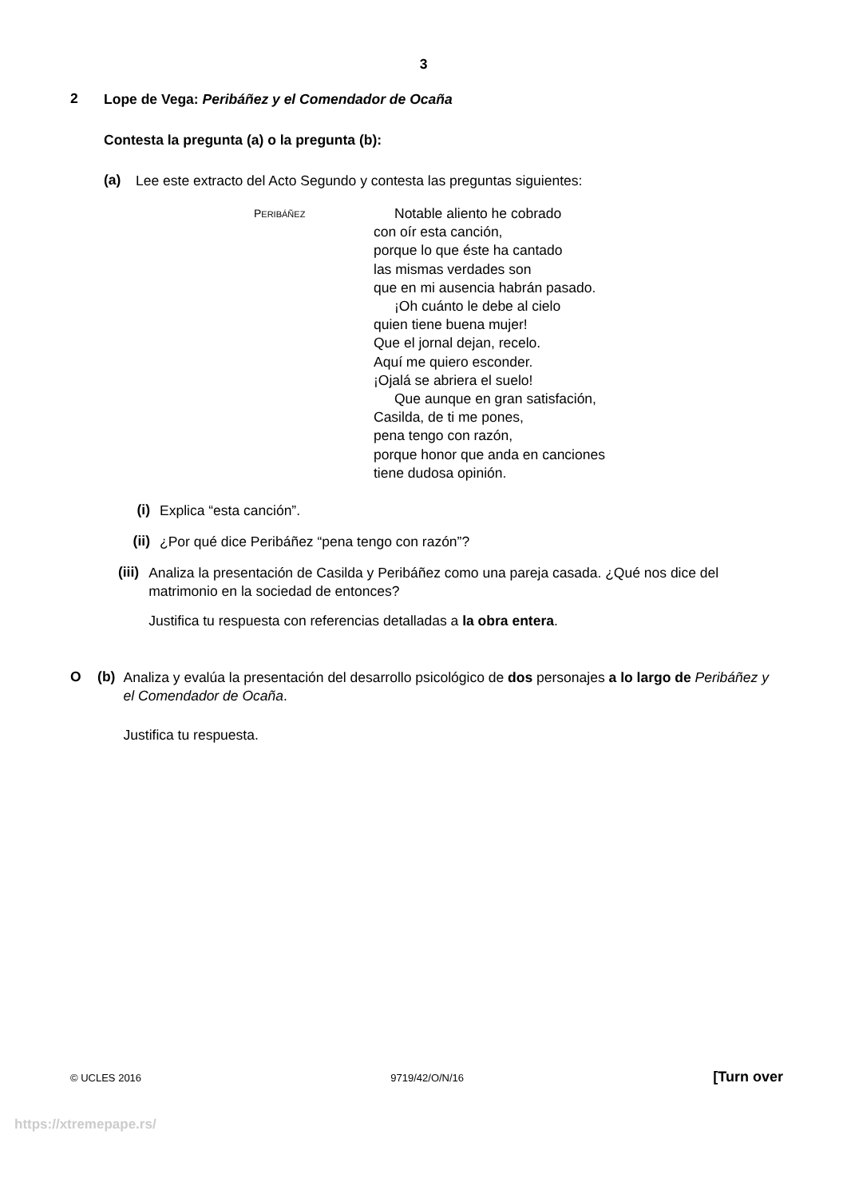3
2
Lope de Vega: Peribáñez y el Comendador de Ocaña
Contesta la pregunta (a) o la pregunta (b):
(a)
Lee este extracto del Acto Segundo y contesta las preguntas siguientes:
PERIBÁÑEZ
Notable aliento he cobrado
con oír esta canción,
porque lo que éste ha cantado
las mismas verdades son
que en mi ausencia habrán pasado.
¡Oh cuánto le debe al cielo
quien tiene buena mujer!
Que el jornal dejan, recelo.
Aquí me quiero esconder.
¡Ojalá se abriera el suelo!
Que aunque en gran satisfación,
Casilda, de ti me pones,
pena tengo con razón,
porque honor que anda en canciones
tiene dudosa opinión.
(i)
Explica “esta canción”.
(ii)
¿Por qué dice Peribáñez “pena tengo con razón”?
(iii)
Analiza la presentación de Casilda y Peribáñez como una pareja casada. ¿Qué nos dice del matrimonio en la sociedad de entonces?
Justifica tu respuesta con referencias detalladas a la obra entera.
O (b)
Analiza y evalúa la presentación del desarrollo psicológico de dos personajes a lo largo de Peribáñez y el Comendador de Ocaña.
Justifica tu respuesta.
© UCLES 2016 9719/42/O/N/16 [Turn over
https://xtremepape.rs/